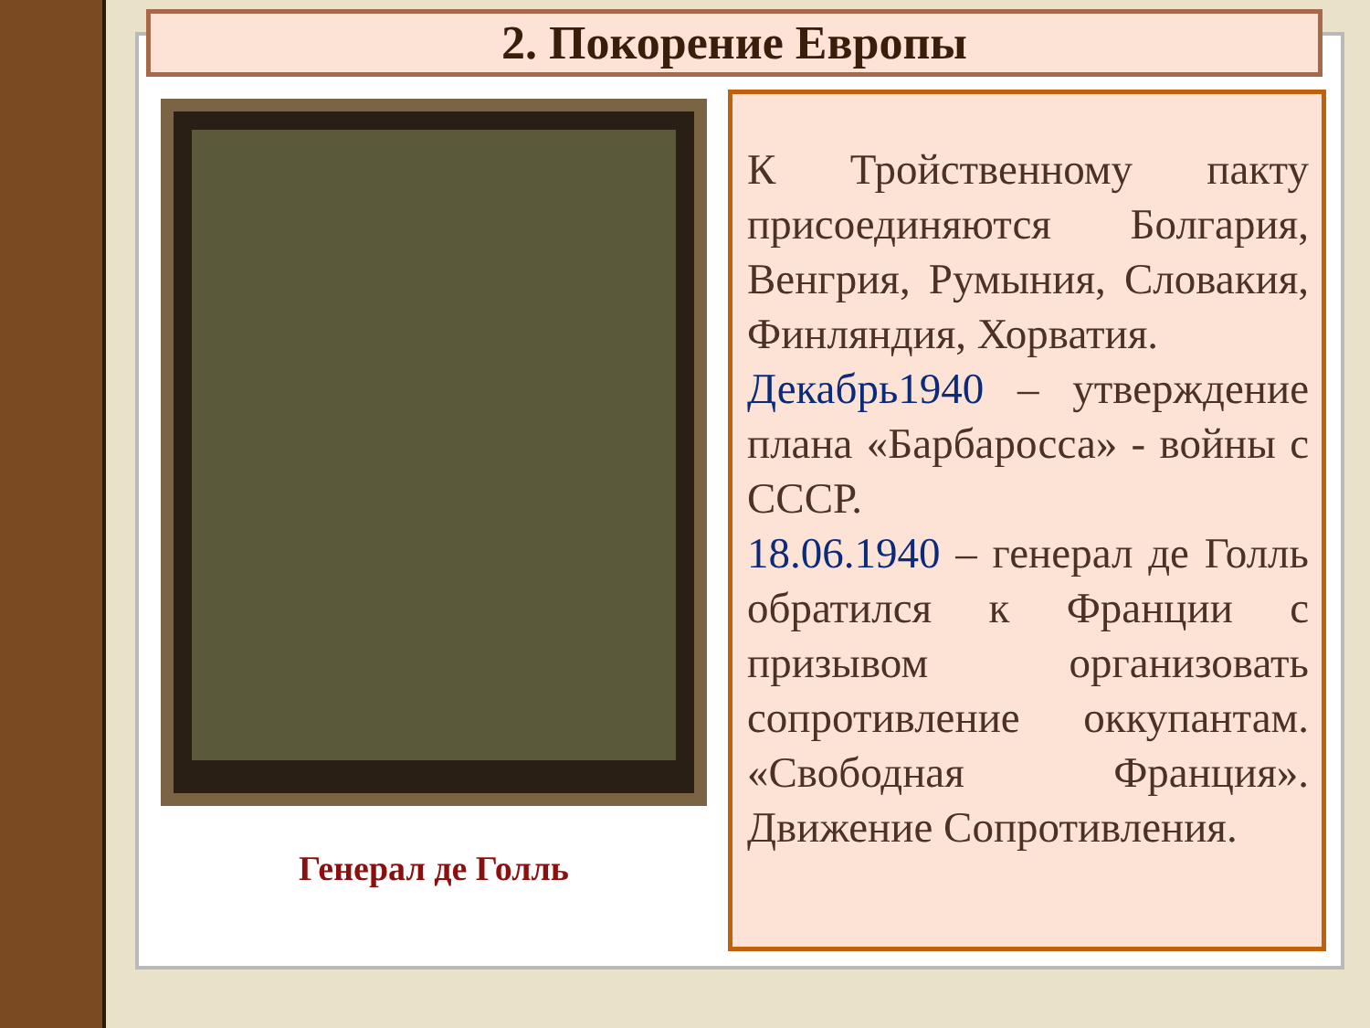2. Покорение Европы
Генерал де Голль
К Тройственному пакту присоединяются Болгария, Венгрия, Румыния, Словакия, Финляндия, Хорватия.
Декабрь1940 – утверждение плана «Барбаросса» - войны с СССР.
18.06.1940 – генерал де Голль обратился к Франции с призывом организовать сопротивление оккупантам. «Свободная Франция». Движение Сопротивления.